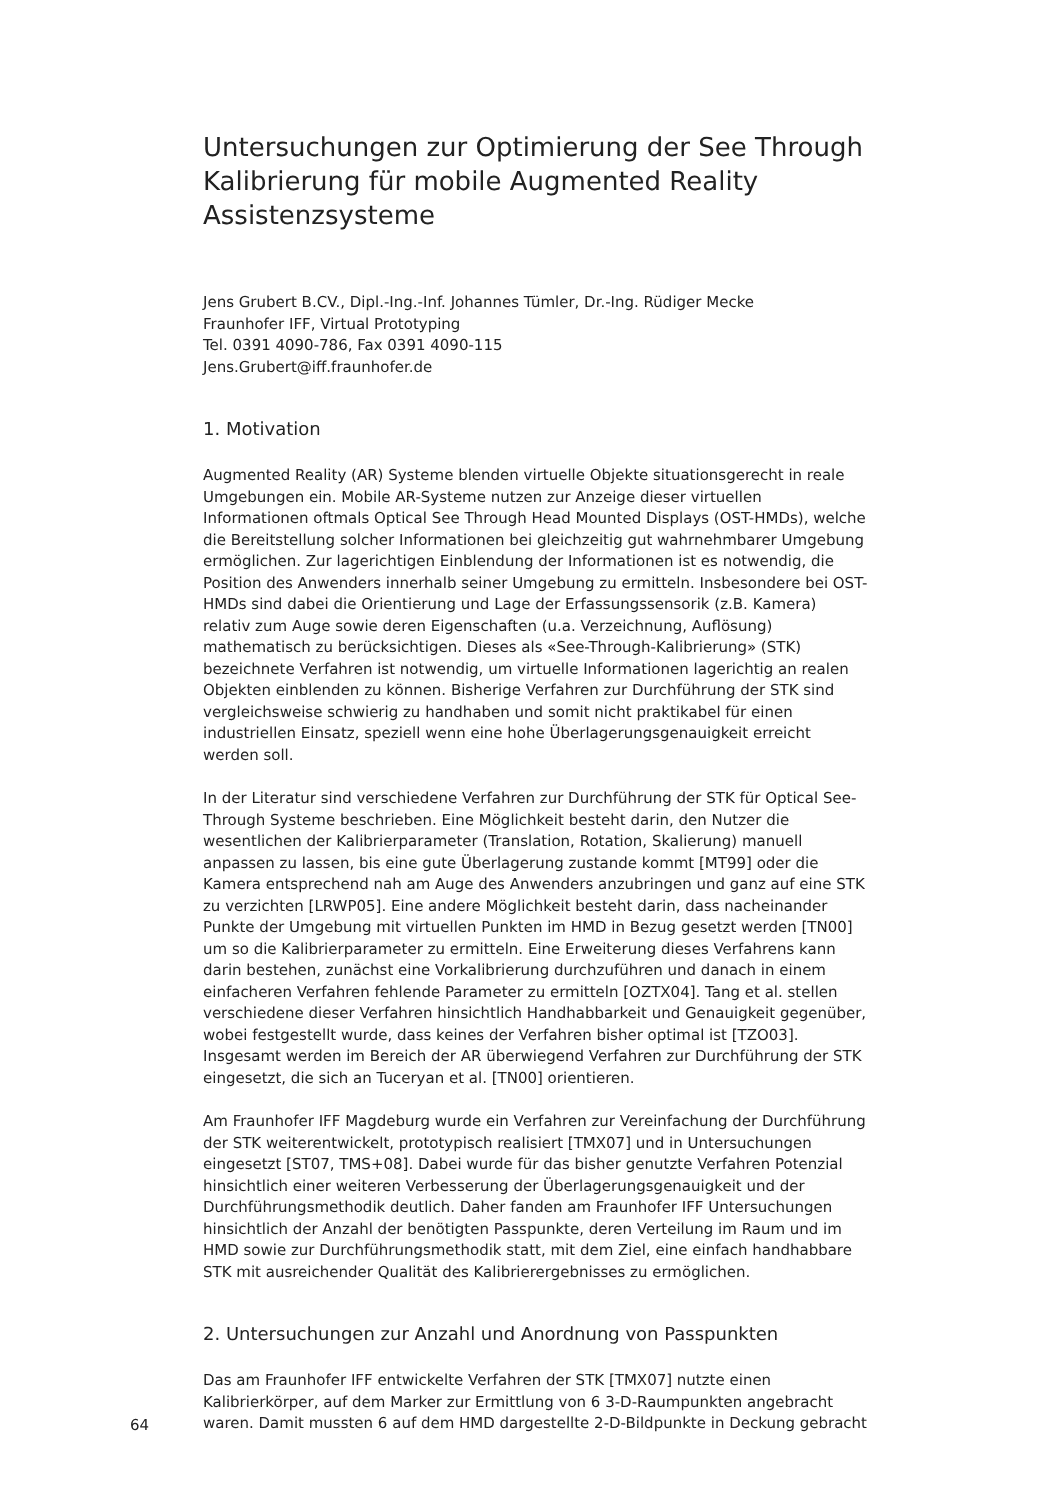Untersuchungen zur Optimierung der See Through Kalibrierung für mobile Augmented Reality Assistenzsysteme
Jens Grubert B.CV., Dipl.-Ing.-Inf. Johannes Tümler, Dr.-Ing. Rüdiger Mecke
Fraunhofer IFF, Virtual Prototyping
Tel. 0391 4090-786, Fax 0391 4090-115
Jens.Grubert@iff.fraunhofer.de
1. Motivation
Augmented Reality (AR) Systeme blenden virtuelle Objekte situationsgerecht in reale Umgebungen ein. Mobile AR-Systeme nutzen zur Anzeige dieser virtuellen Informationen oftmals Optical See Through Head Mounted Displays (OST-HMDs), welche die Bereitstellung solcher Informationen bei gleichzeitig gut wahrnehmbarer Umgebung ermöglichen. Zur lagerichtigen Einblendung der Informationen ist es notwendig, die Position des Anwenders innerhalb seiner Umgebung zu ermitteln. Insbesondere bei OST-HMDs sind dabei die Orientierung und Lage der Erfassungssensorik (z.B. Kamera) relativ zum Auge sowie deren Eigenschaften (u.a. Verzeichnung, Auflösung) mathematisch zu berücksichtigen. Dieses als «See-Through-Kalibrierung» (STK) bezeichnete Verfahren ist notwendig, um virtuelle Informationen lagerichtig an realen Objekten einblenden zu können. Bisherige Verfahren zur Durchführung der STK sind vergleichsweise schwierig zu handhaben und somit nicht praktikabel für einen industriellen Einsatz, speziell wenn eine hohe Überlagerungsgenauigkeit erreicht werden soll.
In der Literatur sind verschiedene Verfahren zur Durchführung der STK für Optical See-Through Systeme beschrieben. Eine Möglichkeit besteht darin, den Nutzer die wesentlichen der Kalibrierparameter (Translation, Rotation, Skalierung) manuell anpassen zu lassen, bis eine gute Überlagerung zustande kommt [MT99] oder die Kamera entsprechend nah am Auge des Anwenders anzubringen und ganz auf eine STK zu verzichten [LRWP05]. Eine andere Möglichkeit besteht darin, dass nacheinander Punkte der Umgebung mit virtuellen Punkten im HMD in Bezug gesetzt werden [TN00] um so die Kalibrierparameter zu ermitteln. Eine Erweiterung dieses Verfahrens kann darin bestehen, zunächst eine Vorkalibrierung durchzuführen und danach in einem einfacheren Verfahren fehlende Parameter zu ermitteln [OZTX04]. Tang et al. stellen verschiedene dieser Verfahren hinsichtlich Handhabbarkeit und Genauigkeit gegenüber, wobei festgestellt wurde, dass keines der Verfahren bisher optimal ist [TZO03]. Insgesamt werden im Bereich der AR überwiegend Verfahren zur Durchführung der STK eingesetzt, die sich an Tuceryan et al. [TN00] orientieren.
Am Fraunhofer IFF Magdeburg wurde ein Verfahren zur Vereinfachung der Durchführung der STK weiterentwickelt, prototypisch realisiert [TMX07] und in Untersuchungen eingesetzt [ST07, TMS+08]. Dabei wurde für das bisher genutzte Verfahren Potenzial hinsichtlich einer weiteren Verbesserung der Überlagerungsgenauigkeit und der Durchführungsmethodik deutlich. Daher fanden am Fraunhofer IFF Untersuchungen hinsichtlich der Anzahl der benötigten Passpunkte, deren Verteilung im Raum und im HMD sowie zur Durchführungsmethodik statt, mit dem Ziel, eine einfach handhabbare STK mit ausreichender Qualität des Kalibrierergebnisses zu ermöglichen.
2. Untersuchungen zur Anzahl und Anordnung von Passpunkten
Das am Fraunhofer IFF entwickelte Verfahren der STK [TMX07] nutzte einen Kalibrierkörper, auf dem Marker zur Ermittlung von 6 3-D-Raumpunkten angebracht waren. Damit mussten 6 auf dem HMD dargestellte 2-D-Bildpunkte in Deckung gebracht
64